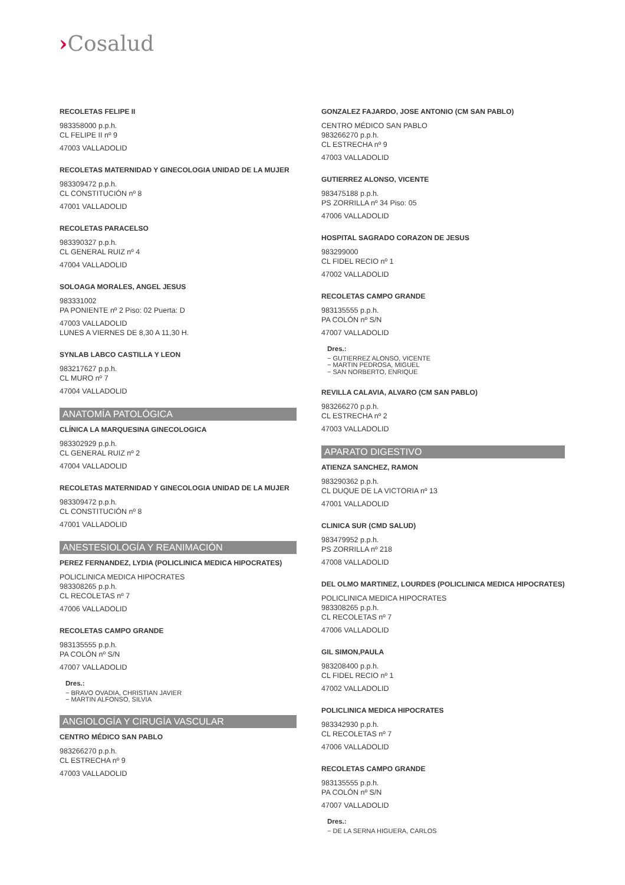›Cosalud
RECOLETAS FELIPE II
983358000 p.p.h.
CL FELIPE II nº 9
47003 VALLADOLID
RECOLETAS MATERNIDAD Y GINECOLOGIA UNIDAD DE LA MUJER
983309472 p.p.h.
CL CONSTITUCIÓN nº 8
47001 VALLADOLID
RECOLETAS PARACELSO
983390327 p.p.h.
CL GENERAL RUIZ nº 4
47004 VALLADOLID
SOLOAGA MORALES, ANGEL JESUS
983331002
PA PONIENTE nº 2 Piso: 02 Puerta: D
47003 VALLADOLID
LUNES A VIERNES DE 8,30 A 11,30 H.
SYNLAB LABCO CASTILLA Y LEON
983217627 p.p.h.
CL MURO nº 7
47004 VALLADOLID
ANATOMÍA PATOLÓGICA
CLÍNICA LA MARQUESINA GINECOLOGICA
983302929 p.p.h.
CL GENERAL RUIZ nº 2
47004 VALLADOLID
RECOLETAS MATERNIDAD Y GINECOLOGIA UNIDAD DE LA MUJER
983309472 p.p.h.
CL CONSTITUCIÓN nº 8
47001 VALLADOLID
ANESTESIOLOGÍA Y REANIMACIÓN
PEREZ FERNANDEZ, LYDIA (POLICLINICA MEDICA HIPOCRATES)
POLICLINICA MEDICA HIPOCRATES
983308265 p.p.h.
CL RECOLETAS nº 7
47006 VALLADOLID
RECOLETAS CAMPO GRANDE
983135555 p.p.h.
PA COLÓN nº S/N
47007 VALLADOLID
Dres.:
− BRAVO OVADIA, CHRISTIAN JAVIER
− MARTIN ALFONSO, SILVIA
ANGIOLOGÍA Y CIRUGÍA VASCULAR
CENTRO MÉDICO SAN PABLO
983266270 p.p.h.
CL ESTRECHA nº 9
47003 VALLADOLID
GONZALEZ FAJARDO, JOSE ANTONIO (CM SAN PABLO)
CENTRO MÉDICO SAN PABLO
983266270 p.p.h.
CL ESTRECHA nº 9
47003 VALLADOLID
GUTIERREZ ALONSO, VICENTE
983475188 p.p.h.
PS ZORRILLA nº 34 Piso: 05
47006 VALLADOLID
HOSPITAL SAGRADO CORAZON DE JESUS
983299000
CL FIDEL RECIO nº 1
47002 VALLADOLID
RECOLETAS CAMPO GRANDE
983135555 p.p.h.
PA COLÓN nº S/N
47007 VALLADOLID
Dres.:
− GUTIERREZ ALONSO, VICENTE
− MARTIN PEDROSA, MIGUEL
− SAN NORBERTO, ENRIQUE
REVILLA CALAVIA, ALVARO (CM SAN PABLO)
983266270 p.p.h.
CL ESTRECHA nº 2
47003 VALLADOLID
APARATO DIGESTIVO
ATIENZA SANCHEZ, RAMON
983290362 p.p.h.
CL DUQUE DE LA VICTORIA nº 13
47001 VALLADOLID
CLINICA SUR (CMD SALUD)
983479952 p.p.h.
PS ZORRILLA nº 218
47008 VALLADOLID
DEL OLMO MARTINEZ, LOURDES (POLICLINICA MEDICA HIPOCRATES)
POLICLINICA MEDICA HIPOCRATES
983308265 p.p.h.
CL RECOLETAS nº 7
47006 VALLADOLID
GIL SIMON,PAULA
983208400 p.p.h.
CL FIDEL RECIO nº 1
47002 VALLADOLID
POLICLINICA MEDICA HIPOCRATES
983342930 p.p.h.
CL RECOLETAS nº 7
47006 VALLADOLID
RECOLETAS CAMPO GRANDE
983135555 p.p.h.
PA COLÓN nº S/N
47007 VALLADOLID
Dres.:
− DE LA SERNA HIGUERA, CARLOS